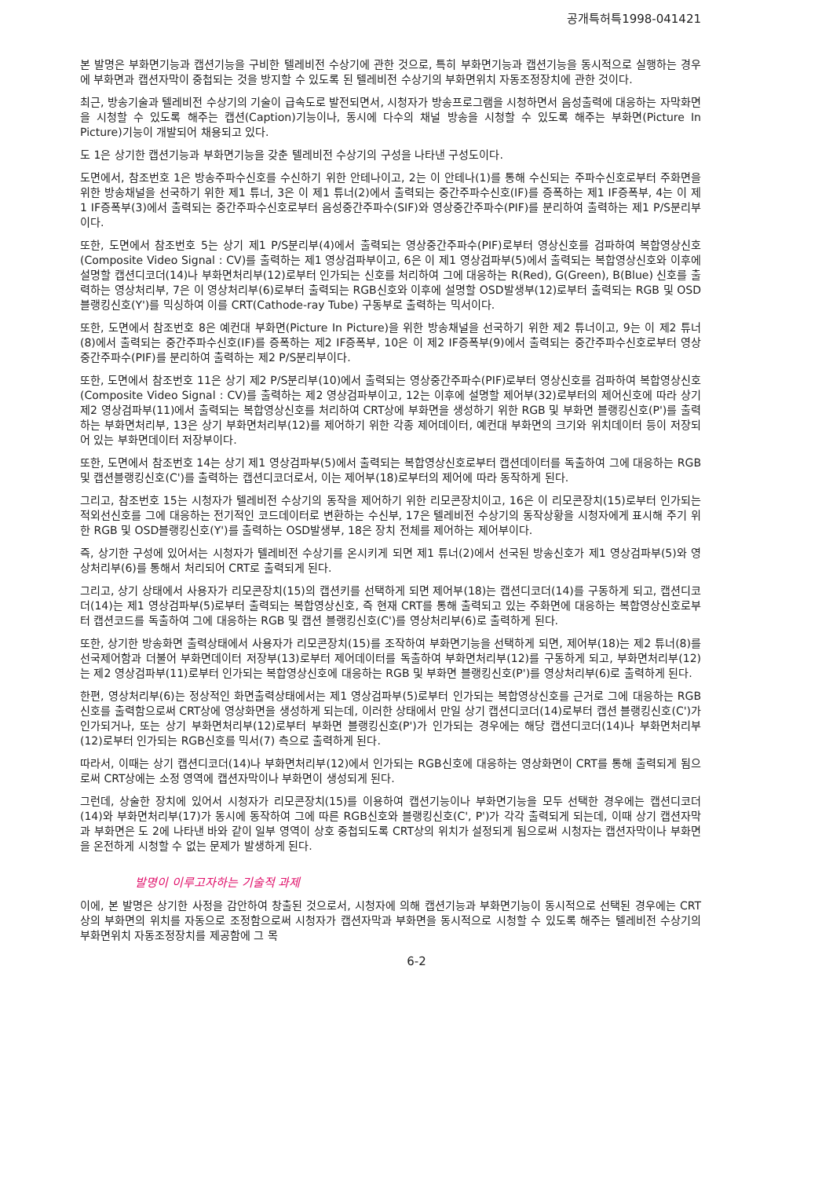공개특허특1998-041421
본 발명은 부화면기능과 캡션기능을 구비한 텔레비전 수상기에 관한 것으로, 특히 부화면기능과 캡션기능을 동시적으로 실행하는 경우에 부화면과 캡션자막이 중첩되는 것을 방지할 수 있도록 된 텔레비전 수상기의 부화면위치 자동조정장치에 관한 것이다.
최근, 방송기술과 텔레비전 수상기의 기술이 급속도로 발전되면서, 시청자가 방송프로그램을 시청하면서 음성출력에 대응하는 자막화면을 시청할 수 있도록 해주는 캡션(Caption)기능이나, 동시에 다수의 채널 방송을 시청할 수 있도록 해주는 부화면(Picture In Picture)기능이 개발되어 채용되고 있다.
도 1은 상기한 캡션기능과 부화면기능을 갖춘 텔레비전 수상기의 구성을 나타낸 구성도이다.
도면에서, 참조번호 1은 방송주파수신호를 수신하기 위한 안테나이고, 2는 이 안테나(1)를 통해 수신되는 주파수신호로부터 주화면을 위한 방송채널을 선국하기 위한 제1 튜너, 3은 이 제1 튜너(2)에서 출력되는 중간주파수신호(IF)를 증폭하는 제1 IF증폭부, 4는 이 제1 IF증폭부(3)에서 출력되는 중간주파수신호로부터 음성중간주파수(SIF)와 영상중간주파수(PIF)를 분리하여 출력하는 제1 P/S분리부이다.
또한, 도면에서 참조번호 5는 상기 제1 P/S분리부(4)에서 출력되는 영상중간주파수(PIF)로부터 영상신호를 검파하여 복합영상신호(Composite Video Signal : CV)를 출력하는 제1 영상검파부이고, 6은 이 제1 영상검파부(5)에서 출력되는 복합영상신호와 이후에 설명할 캡션디코더(14)나 부화면처리부(12)로부터 인가되는 신호를 처리하여 그에 대응하는 R(Red), G(Green), B(Blue) 신호를 출력하는 영상처리부, 7은 이 영상처리부(6)로부터 출력되는 RGB신호와 이후에 설명할 OSD발생부(12)로부터 출력되는 RGB 및 OSD블랭킹신호(Y')를 믹싱하여 이를 CRT(Cathode-ray Tube) 구동부로 출력하는 믹서이다.
또한, 도면에서 참조번호 8은 예컨대 부화면(Picture In Picture)을 위한 방송채널을 선국하기 위한 제2 튜너이고, 9는 이 제2 튜너(8)에서 출력되는 중간주파수신호(IF)를 증폭하는 제2 IF증폭부, 10은 이 제2 IF증폭부(9)에서 출력되는 중간주파수신호로부터 영상중간주파수(PIF)를 분리하여 출력하는 제2 P/S분리부이다.
또한, 도면에서 참조번호 11은 상기 제2 P/S분리부(10)에서 출력되는 영상중간주파수(PIF)로부터 영상신호를 검파하여 복합영상신호(Composite Video Signal : CV)를 출력하는 제2 영상검파부이고, 12는 이후에 설명할 제어부(32)로부터의 제어신호에 따라 상기 제2 영상검파부(11)에서 출력되는 복합영상신호를 처리하여 CRT상에 부화면을 생성하기 위한 RGB 및 부화면 블랭킹신호(P')를 출력하는 부화면처리부, 13은 상기 부화면처리부(12)를 제어하기 위한 각종 제어데이터, 예컨대 부화면의 크기와 위치데이터 등이 저장되어 있는 부화면데이터 저장부이다.
또한, 도면에서 참조번호 14는 상기 제1 영상검파부(5)에서 출력되는 복합영상신호로부터 캡션데이터를 독출하여 그에 대응하는 RGB 및 캡션블랭킹신호(C')를 출력하는 캡션디코더로서, 이는 제어부(18)로부터의 제어에 따라 동작하게 된다.
그리고, 참조번호 15는 시청자가 텔레비전 수상기의 동작을 제어하기 위한 리모콘장치이고, 16은 이 리모콘장치(15)로부터 인가되는 적외선신호를 그에 대응하는 전기적인 코드데이터로 변환하는 수신부, 17은 텔레비전 수상기의 동작상황을 시청자에게 표시해 주기 위한 RGB 및 OSD블랭킹신호(Y')를 출력하는 OSD발생부, 18은 장치 전체를 제어하는 제어부이다.
즉, 상기한 구성에 있어서는 시청자가 텔레비전 수상기를 온시키게 되면 제1 튜너(2)에서 선국된 방송신호가 제1 영상검파부(5)와 영상처리부(6)를 통해서 처리되어 CRT로 출력되게 된다.
그리고, 상기 상태에서 사용자가 리모콘장치(15)의 캡션키를 선택하게 되면 제어부(18)는 캡션디코더(14)를 구동하게 되고, 캡션디코더(14)는 제1 영상검파부(5)로부터 출력되는 복합영상신호, 즉 현재 CRT를 통해 출력되고 있는 주화면에 대응하는 복합영상신호로부터 캡션코드를 독출하여 그에 대응하는 RGB 및 캡션 블랭킹신호(C')를 영상처리부(6)로 출력하게 된다.
또한, 상기한 방송화면 출력상태에서 사용자가 리모콘장치(15)를 조작하여 부화면기능을 선택하게 되면, 제어부(18)는 제2 튜너(8)를 선국제어함과 더불어 부화면데이터 저장부(13)로부터 제어데이터를 독출하여 부화면처리부(12)를 구동하게 되고, 부화면처리부(12)는 제2 영상검파부(11)로부터 인가되는 복합영상신호에 대응하는 RGB 및 부화면 블랭킹신호(P')를 영상처리부(6)로 출력하게 된다.
한편, 영상처리부(6)는 정상적인 화면출력상태에서는 제1 영상검파부(5)로부터 인가되는 복합영상신호를 근거로 그에 대응하는 RGB신호를 출력함으로써 CRT상에 영상화면을 생성하게 되는데, 이러한 상태에서 만일 상기 캡션디코더(14)로부터 캡션 블랭킹신호(C')가 인가되거나, 또는 상기 부화면처리부(12)로부터 부화면 블랭킹신호(P')가 인가되는 경우에는 해당 캡션디코더(14)나 부화면처리부(12)로부터 인가되는 RGB신호를 믹서(7) 측으로 출력하게 된다.
따라서, 이때는 상기 캡션디코더(14)나 부화면처리부(12)에서 인가되는 RGB신호에 대응하는 영상화면이 CRT를 통해 출력되게 됨으로써 CRT상에는 소정 영역에 캡션자막이나 부화면이 생성되게 된다.
그런데, 상술한 장치에 있어서 시청자가 리모콘장치(15)를 이용하여 캡션기능이나 부화면기능을 모두 선택한 경우에는 캡션디코더(14)와 부화면처리부(17)가 동시에 동작하여 그에 따른 RGB신호와 블랭킹신호(C', P')가 각각 출력되게 되는데, 이때 상기 캡션자막과 부화면은 도 2에 나타낸 바와 같이 일부 영역이 상호 중첩되도록 CRT상의 위치가 설정되게 됨으로써 시청자는 캡션자막이나 부화면을 온전하게 시청할 수 없는 문제가 발생하게 된다.
발명이 이루고자하는 기술적 과제
이에, 본 발명은 상기한 사정을 감안하여 창출된 것으로서, 시청자에 의해 캡션기능과 부화면기능이 동시적으로 선택된 경우에는 CRT상의 부화면의 위치를 자동으로 조정함으로써 시청자가 캡션자막과 부화면을 동시적으로 시청할 수 있도록 해주는 텔레비전 수상기의 부화면위치 자동조정장치를 제공함에 그 목
6-2